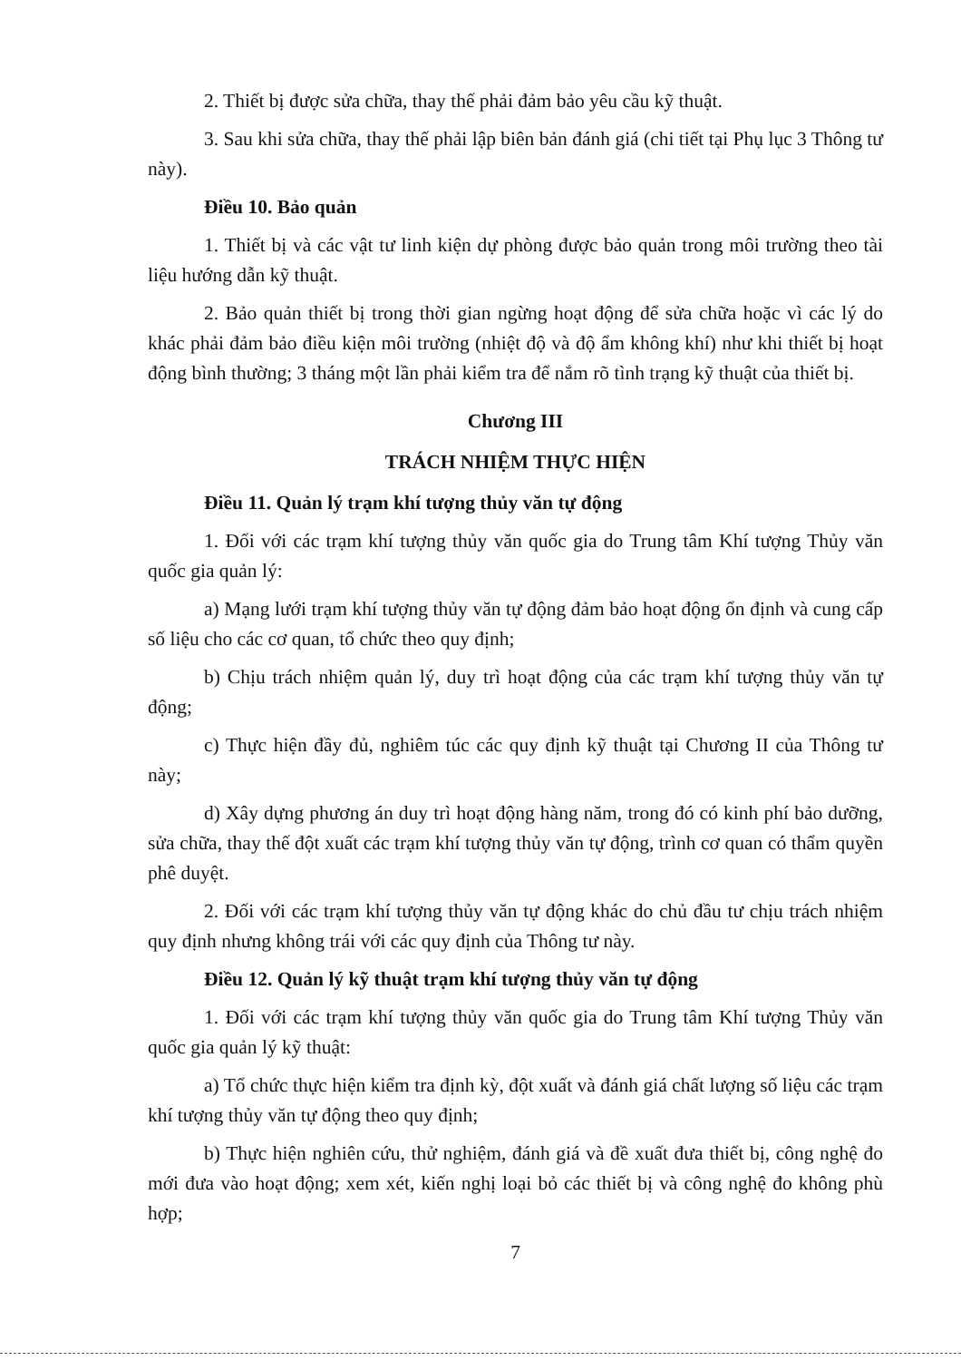2. Thiết bị được sửa chữa, thay thế phải đảm bảo yêu cầu kỹ thuật.
3. Sau khi sửa chữa, thay thế phải lập biên bản đánh giá (chi tiết tại Phụ lục 3 Thông tư này).
Điều 10. Bảo quản
1. Thiết bị và các vật tư linh kiện dự phòng được bảo quản trong môi trường theo tài liệu hướng dẫn kỹ thuật.
2. Bảo quản thiết bị trong thời gian ngừng hoạt động để sửa chữa hoặc vì các lý do khác phải đảm bảo điều kiện môi trường (nhiệt độ và độ ẩm không khí) như khi thiết bị hoạt động bình thường; 3 tháng một lần phải kiểm tra để nắm rõ tình trạng kỹ thuật của thiết bị.
Chương III
TRÁCH NHIỆM THỰC HIỆN
Điều 11. Quản lý trạm khí tượng thủy văn tự động
1. Đối với các trạm khí tượng thủy văn quốc gia do Trung tâm Khí tượng Thủy văn quốc gia quản lý:
a) Mạng lưới trạm khí tượng thủy văn tự động đảm bảo hoạt động ổn định và cung cấp số liệu cho các cơ quan, tổ chức theo quy định;
b) Chịu trách nhiệm quản lý, duy trì hoạt động của các trạm khí tượng thủy văn tự động;
c) Thực hiện đầy đủ, nghiêm túc các quy định kỹ thuật tại Chương II của Thông tư này;
d) Xây dựng phương án duy trì hoạt động hàng năm, trong đó có kinh phí bảo dưỡng, sửa chữa, thay thế đột xuất các trạm khí tượng thủy văn tự động, trình cơ quan có thẩm quyền phê duyệt.
2. Đối với các trạm khí tượng thủy văn tự động khác do chủ đầu tư chịu trách nhiệm quy định nhưng không trái với các quy định của Thông tư này.
Điều 12. Quản lý kỹ thuật trạm khí tượng thủy văn tự động
1. Đối với các trạm khí tượng thủy văn quốc gia do Trung tâm Khí tượng Thủy văn quốc gia quản lý kỹ thuật:
a) Tổ chức thực hiện kiểm tra định kỳ, đột xuất và đánh giá chất lượng số liệu các trạm khí tượng thủy văn tự động theo quy định;
b) Thực hiện nghiên cứu, thử nghiệm, đánh giá và đề xuất đưa thiết bị, công nghệ đo mới đưa vào hoạt động; xem xét, kiến nghị loại bỏ các thiết bị và công nghệ đo không phù hợp;
7